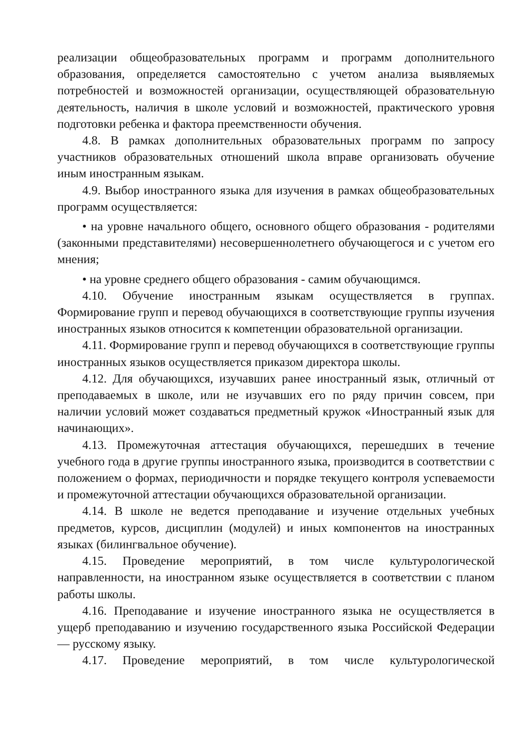реализации общеобразовательных программ и программ дополнительного образования, определяется самостоятельно с учетом анализа выявляемых потребностей и возможностей организации, осуществляющей образовательную деятельность, наличия в школе условий и возможностей, практического уровня подготовки ребенка и фактора преемственности обучения.
4.8. В рамках дополнительных образовательных программ по запросу участников образовательных отношений школа вправе организовать обучение иным иностранным языкам.
4.9. Выбор иностранного языка для изучения в рамках общеобразовательных программ осуществляется:
• на уровне начального общего, основного общего образования - родителями (законными представителями) несовершеннолетнего обучающегося и с учетом его мнения;
• на уровне среднего общего образования - самим обучающимся.
4.10. Обучение иностранным языкам осуществляется в группах. Формирование групп и перевод обучающихся в соответствующие группы изучения иностранных языков относится к компетенции образовательной организации.
4.11. Формирование групп и перевод обучающихся в соответствующие группы иностранных языков осуществляется приказом директора школы.
4.12. Для обучающихся, изучавших ранее иностранный язык, отличный от преподаваемых в школе, или не изучавших его по ряду причин совсем, при наличии условий может создаваться предметный кружок «Иностранный язык для начинающих».
4.13. Промежуточная аттестация обучающихся, перешедших в течение учебного года в другие группы иностранного языка, производится в соответствии с положением о формах, периодичности и порядке текущего контроля успеваемости и промежуточной аттестации обучающихся образовательной организации.
4.14. В школе не ведется преподавание и изучение отдельных учебных предметов, курсов, дисциплин (модулей) и иных компонентов на иностранных языках (билингвальное обучение).
4.15. Проведение мероприятий, в том числе культурологической направленности, на иностранном языке осуществляется в соответствии с планом работы школы.
4.16. Преподавание и изучение иностранного языка не осуществляется в ущерб преподаванию и изучению государственного языка Российской Федерации — русскому языку.
4.17. Проведение мероприятий, в том числе культурологической